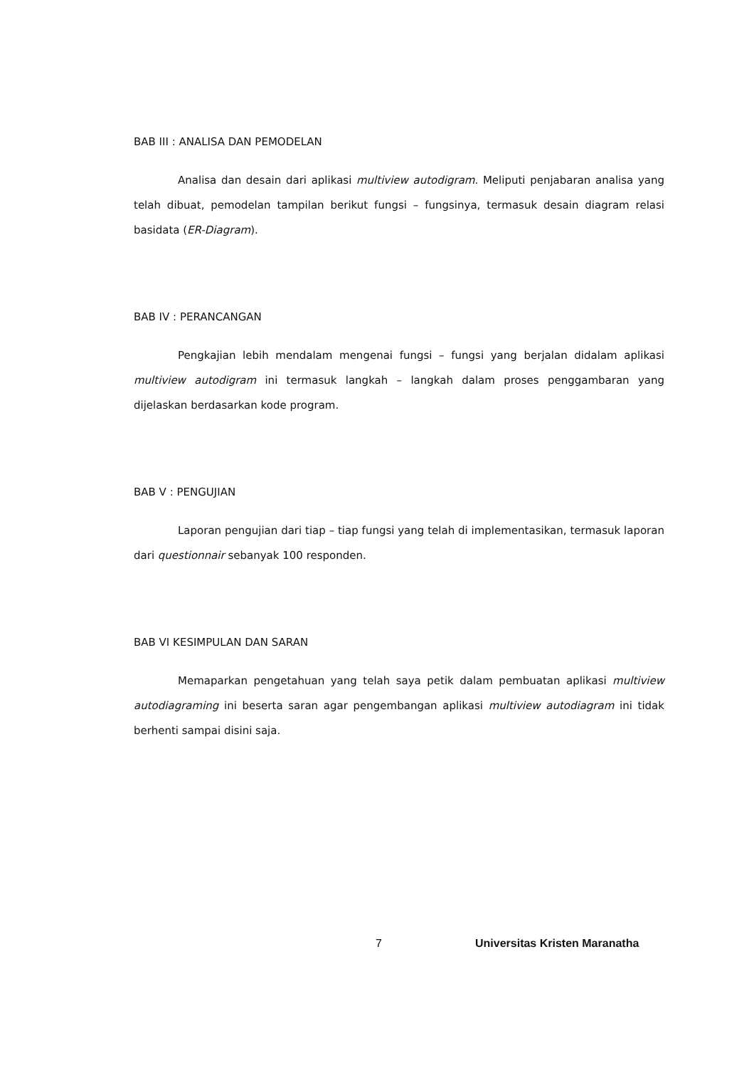BAB III : ANALISA DAN PEMODELAN
Analisa dan desain dari aplikasi multiview autodigram. Meliputi penjabaran analisa yang telah dibuat, pemodelan tampilan berikut fungsi – fungsinya, termasuk desain diagram relasi basidata (ER-Diagram).
BAB IV : PERANCANGAN
Pengkajian lebih mendalam mengenai fungsi – fungsi yang berjalan didalam aplikasi multiview autodigram ini termasuk langkah – langkah dalam proses penggambaran yang dijelaskan berdasarkan kode program.
BAB V : PENGUJIAN
Laporan pengujian dari tiap – tiap fungsi yang telah di implementasikan, termasuk laporan dari questionnair sebanyak 100 responden.
BAB VI KESIMPULAN DAN SARAN
Memaparkan pengetahuan yang telah saya petik dalam pembuatan aplikasi multiview autodiagraming ini beserta saran agar pengembangan aplikasi multiview autodiagram ini tidak berhenti sampai disini saja.
7 Universitas Kristen Maranatha